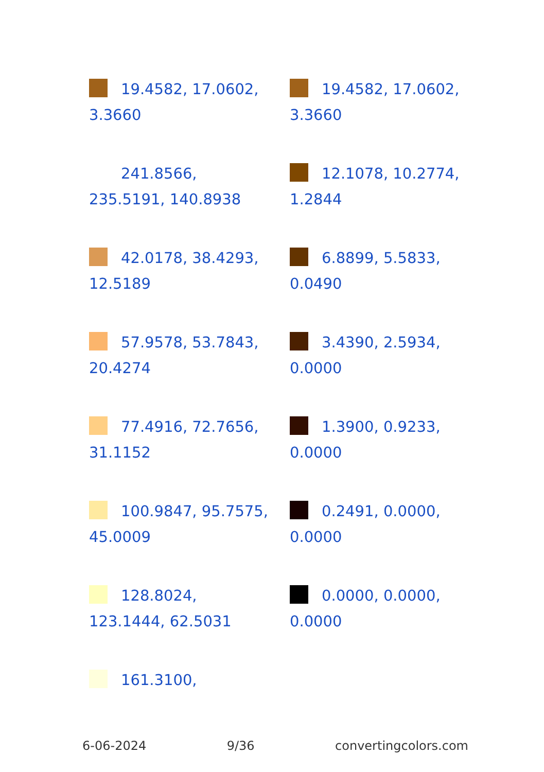19.4582, 17.0602, 3.3660
19.4582, 17.0602, 3.3660
241.8566, 235.5191, 140.8938
12.1078, 10.2774, 1.2844
42.0178, 38.4293, 12.5189
6.8899, 5.5833, 0.0490
57.9578, 53.7843, 20.4274
3.4390, 2.5934, 0.0000
77.4916, 72.7656, 31.1152
1.3900, 0.9233, 0.0000
100.9847, 95.7575, 45.0009
0.2491, 0.0000, 0.0000
128.8024, 123.1444, 62.5031
0.0000, 0.0000, 0.0000
161.3100,
6-06-2024 9/36 convertingcolors.com